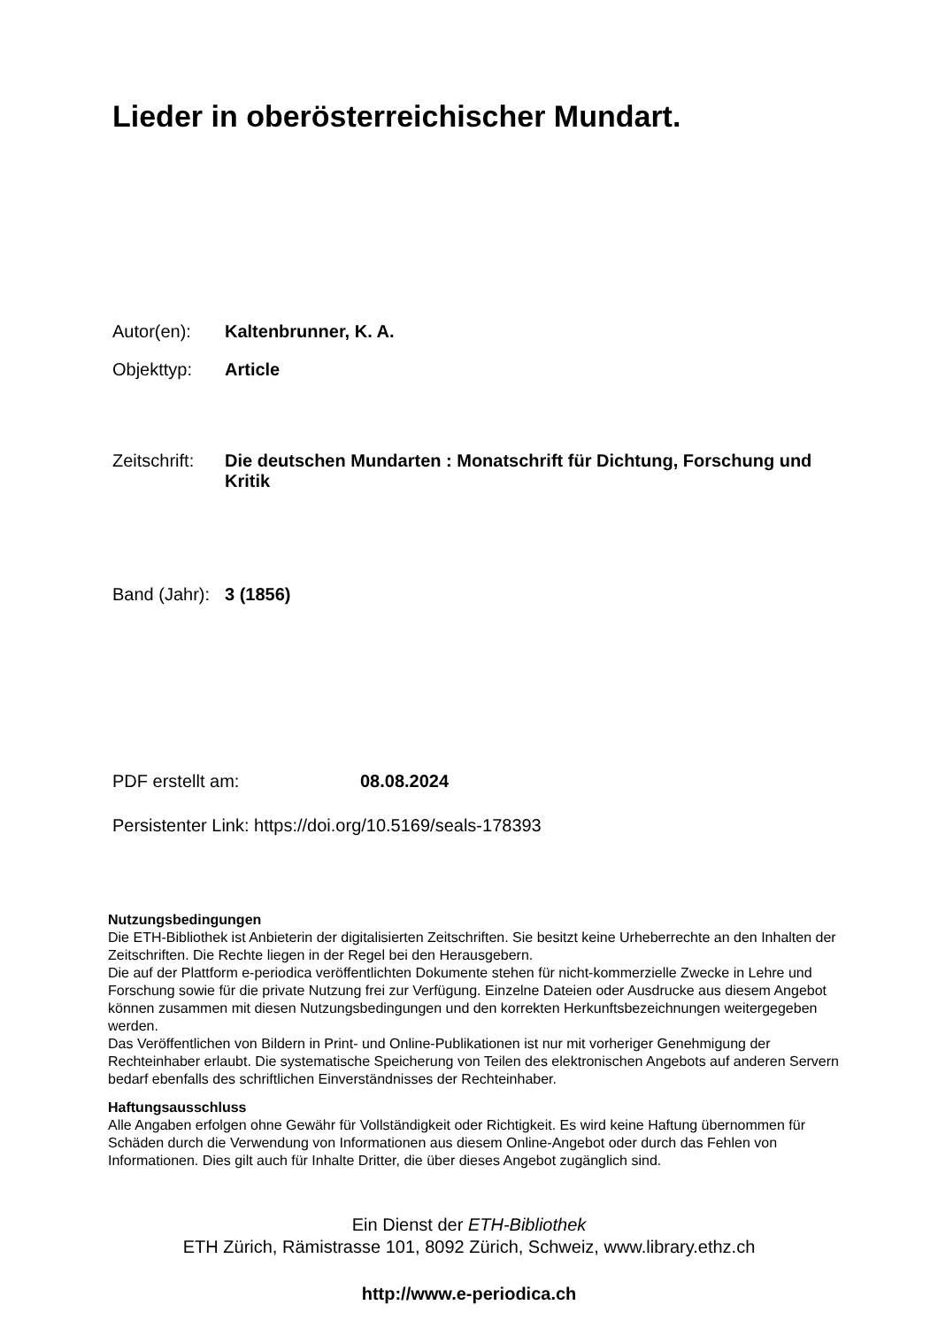Lieder in oberösterreichischer Mundart.
Autor(en): Kaltenbrunner, K. A.
Objekttyp: Article
Zeitschrift:
Die deutschen Mundarten : Monatschrift für Dichtung, Forschung und Kritik
Band (Jahr):
3 (1856)
PDF erstellt am: 08.08.2024
Persistenter Link: https://doi.org/10.5169/seals-178393
Nutzungsbedingungen
Die ETH-Bibliothek ist Anbieterin der digitalisierten Zeitschriften. Sie besitzt keine Urheberrechte an den Inhalten der Zeitschriften. Die Rechte liegen in der Regel bei den Herausgebern.
Die auf der Plattform e-periodica veröffentlichten Dokumente stehen für nicht-kommerzielle Zwecke in Lehre und Forschung sowie für die private Nutzung frei zur Verfügung. Einzelne Dateien oder Ausdrucke aus diesem Angebot können zusammen mit diesen Nutzungsbedingungen und den korrekten Herkunftsbezeichnungen weitergegeben werden.
Das Veröffentlichen von Bildern in Print- und Online-Publikationen ist nur mit vorheriger Genehmigung der Rechteinhaber erlaubt. Die systematische Speicherung von Teilen des elektronischen Angebots auf anderen Servern bedarf ebenfalls des schriftlichen Einverständnisses der Rechteinhaber.
Haftungsausschluss
Alle Angaben erfolgen ohne Gewähr für Vollständigkeit oder Richtigkeit. Es wird keine Haftung übernommen für Schäden durch die Verwendung von Informationen aus diesem Online-Angebot oder durch das Fehlen von Informationen. Dies gilt auch für Inhalte Dritter, die über dieses Angebot zugänglich sind.
Ein Dienst der ETH-Bibliothek
ETH Zürich, Rämistrasse 101, 8092 Zürich, Schweiz, www.library.ethz.ch
http://www.e-periodica.ch